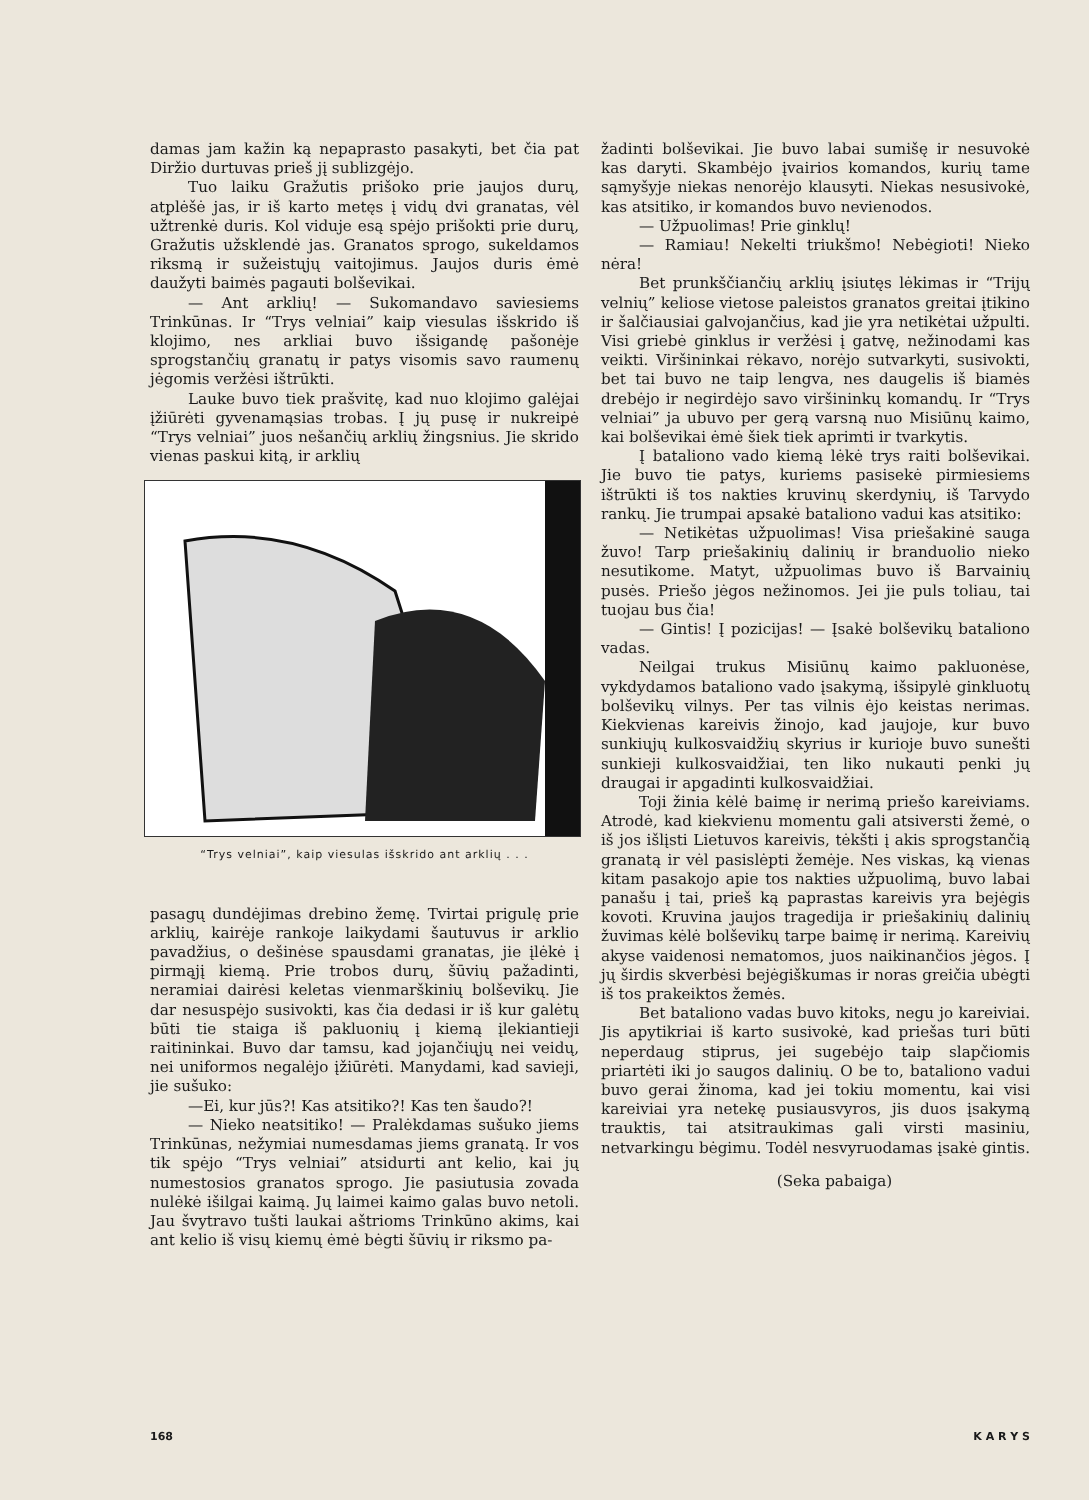damas jam kažin ką nepaprasto pasakyti, bet čia pat Diržio durtuvas prieš jį sublizgėjo.
Tuo laiku Gražutis prišoko prie jaujos durų, atplėšė jas, ir iš karto metęs į vidų dvi granatas, vėl užtrenkė duris. Kol viduje esą spėjo prišokti prie durų, Gražutis užsklendė jas. Granatos sprogo, sukeldamos riksmą ir sužeistųjų vaitojimus. Jaujos duris ėmė daužyti baimės pagauti bolševikai.
— Ant arklių! — Sukomandavo saviesiems Trinkūnas. Ir “Trys velniai” kaip viesulas išskrido iš klojimo, nes arkliai buvo išsigandę pašonėje sprogstančių granatų ir patys visomis savo raumenų jėgomis veržėsi ištrūkti.
Lauke buvo tiek prašvitę, kad nuo klojimo galėjai įžiūrėti gyvenamąsias trobas. Į jų pusę ir nukreipė “Trys velniai” juos nešančių arklių žingsnius. Jie skrido vienas paskui kitą, ir arklių
“Trys velniai”, kaip viesulas išskrido ant arklių . . .
pasagų dundėjimas drebino žemę. Tvirtai prigulę prie arklių, kairėje rankoje laikydami šautuvus ir arklio pavadžius, o dešinėse spausdami granatas, jie įlėkė į pirmąjį kiemą. Prie trobos durų, šūvių pažadinti, neramiai dairėsi keletas vienmarškinių bolševikų. Jie dar nesuspėjo susivokti, kas čia dedasi ir iš kur galėtų būti tie staiga iš pakluonių į kiemą įlekiantieji raitininkai. Buvo dar tamsu, kad jojančiųjų nei veidų, nei uniformos negalėjo įžiūrėti. Manydami, kad savieji, jie sušuko:
—Ei, kur jūs?! Kas atsitiko?! Kas ten šaudo?!
— Nieko neatsitiko! — Pralėkdamas sušuko jiems Trinkūnas, nežymiai numesdamas jiems granatą. Ir vos tik spėjo “Trys velniai” atsidurti ant kelio, kai jų numestosios granatos sprogo. Jie pasiutusia zovada nulėkė išilgai kaimą. Jų laimei kaimo galas buvo netoli. Jau švytravo tušti laukai aštrioms Trinkūno akims, kai ant kelio iš visų kiemų ėmė bėgti šūvių ir riksmo pa-
žadinti bolševikai. Jie buvo labai sumišę ir nesuvokė kas daryti. Skambėjo įvairios komandos, kurių tame sąmyšyje niekas nenorėjo klausyti. Niekas nesusivokė, kas atsitiko, ir komandos buvo nevienodos.
— Užpuolimas! Prie ginklų!
— Ramiau! Nekelti triukšmo! Nebėgioti! Nieko nėra!
Bet prunkščiančių arklių įsiutęs lėkimas ir “Trijų velnių” keliose vietose paleistos granatos greitai įtikino ir šalčiausiai galvojančius, kad jie yra netikėtai užpulti. Visi griebė ginklus ir veržėsi į gatvę, nežinodami kas veikti. Viršininkai rėkavo, norėjo sutvarkyti, susivokti, bet tai buvo ne taip lengva, nes daugelis iš biamės drebėjo ir negirdėjo savo viršininkų komandų. Ir “Trys velniai” ja ubuvo per gerą varsną nuo Misiūnų kaimo, kai bolševikai ėmė šiek tiek aprimti ir tvarkytis.
Į bataliono vado kiemą lėkė trys raiti bolševikai. Jie buvo tie patys, kuriems pasisekė pirmiesiems ištrūkti iš tos nakties kruvinų skerdynių, iš Tarvydo rankų. Jie trumpai apsakė bataliono vadui kas atsitiko:
— Netikėtas užpuolimas! Visa priešakinė sauga žuvo! Tarp priešakinių dalinių ir branduolio nieko nesutikome. Matyt, užpuolimas buvo iš Barvainių pusės. Priešo jėgos nežinomos. Jei jie puls toliau, tai tuojau bus čia!
— Gintis! Į pozicijas! — Įsakė bolševikų bataliono vadas.
Neilgai trukus Misiūnų kaimo pakluonėse, vykdydamos bataliono vado įsakymą, išsipylė ginkluotų bolševikų vilnys. Per tas vilnis ėjo keistas nerimas. Kiekvienas kareivis žinojo, kad jaujoje, kur buvo sunkiųjų kulkosvaidžių skyrius ir kurioje buvo sunešti sunkieji kulkosvaidžiai, ten liko nukauti penki jų draugai ir apgadinti kulkosvaidžiai.
Toji žinia kėlė baimę ir nerimą priešo kareiviams. Atrodė, kad kiekvienu momentu gali atsiversti žemė, o iš jos išlįsti Lietuvos kareivis, tėkšti į akis sprogstančią granatą ir vėl pasislėpti žemėje. Nes viskas, ką vienas kitam pasakojo apie tos nakties užpuolimą, buvo labai panašu į tai, prieš ką paprastas kareivis yra bejėgis kovoti. Kruvina jaujos tragedija ir priešakinių dalinių žuvimas kėlė bolševikų tarpe baimę ir nerimą. Kareivių akyse vaidenosi nematomos, juos naikinančios jėgos. Į jų širdis skverbėsi bejėgiškumas ir noras greičia ubėgti iš tos prakeiktos žemės.
Bet bataliono vadas buvo kitoks, negu jo kareiviai. Jis apytikriai iš karto susivokė, kad priešas turi būti neperdaug stiprus, jei sugebėjo taip slapčiomis priartėti iki jo saugos dalinių. O be to, bataliono vadui buvo gerai žinoma, kad jei tokiu momentu, kai visi kareiviai yra netekę pusiausvyros, jis duos įsakymą trauktis, tai atsitraukimas gali virsti masiniu, netvarkingu bėgimu. Todėl nesvyruodamas įsakė gintis.
(Seka pabaiga)
168 K A R Y S